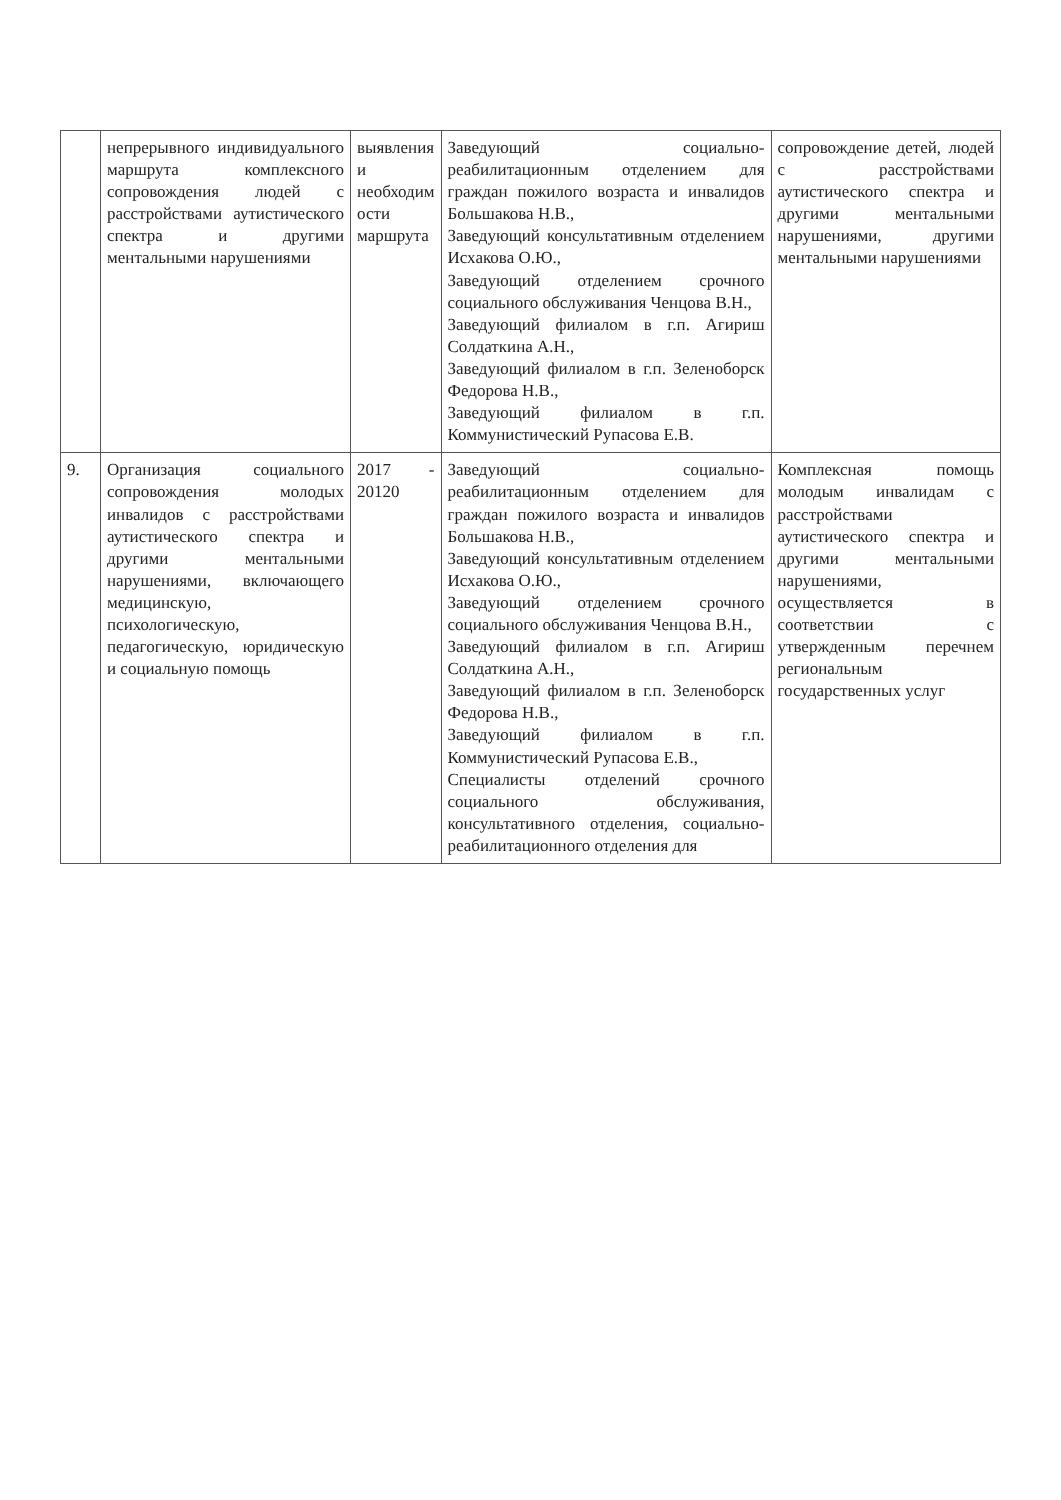| | непрерывного индивидуального маршрута комплексного сопровождения людей с расстройствами аутистического спектра и другими ментальными нарушениями | выявления и необходим ости маршрута | Заведующий социально-реабилитационным отделением для граждан пожилого возраста и инвалидов Большакова Н.В., Заведующий консультативным отделением Исхакова О.Ю., Заведующий отделением срочного социального обслуживания Ченцова В.Н., Заведующий филиалом в г.п. Агириш Солдаткина А.Н., Заведующий филиалом в г.п. Зеленоборск Федорова Н.В., Заведующий филиалом в г.п. Коммунистический Рупасова Е.В. | сопровождение детей, людей с расстройствами аутистического спектра и другими ментальными нарушениями, другими ментальными нарушениями |
| 9. | Организация социального сопровождения молодых инвалидов с расстройствами аутистического спектра и другими ментальными нарушениями, включающего медицинскую, психологическую, педагогическую, юридическую и социальную помощь | 2017 - 20120 | Заведующий социально-реабилитационным отделением для граждан пожилого возраста и инвалидов Большакова Н.В., Заведующий консультативным отделением Исхакова О.Ю., Заведующий отделением срочного социального обслуживания Ченцова В.Н., Заведующий филиалом в г.п. Агириш Солдаткина А.Н., Заведующий филиалом в г.п. Зеленоборск Федорова Н.В., Заведующий филиалом в г.п. Коммунистический Рупасова Е.В., Специалисты отделений срочного социального обслуживания, консультативного отделения, социально-реабилитационного отделения для | Комплексная помощь молодым инвалидам с расстройствами аутистического спектра и другими ментальными нарушениями, осуществляется в соответствии с утвержденным перечнем региональным государственных услуг |